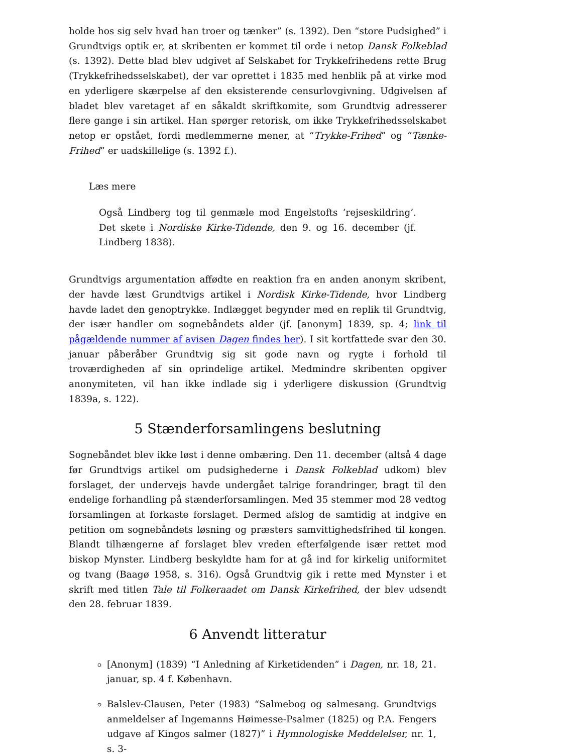holde hos sig selv hvad han troer og tænker” (s. 1392). Den “store Pudsighed” i Grundtvigs optik er, at skribenten er kommet til orde i netop Dansk Folkeblad (s. 1392). Dette blad blev udgivet af Selskabet for Trykkefrihedens rette Brug (Trykkefrihedsselskabet), der var oprettet i 1835 med henblik på at virke mod en yderligere skærpelse af den eksisterende censurlovgivning. Udgivelsen af bladet blev varetaget af en såkaldt skriftkomite, som Grundtvig adresserer flere gange i sin artikel. Han spørger retorisk, om ikke Trykkefrihedsselskabet netop er opstået, fordi medlemmerne mener, at “Trykke-Frihed” og “Tænke-Frihed” er uadskillelige (s. 1392 f.).
Læs mere
Også Lindberg tog til genmæle mod Engelstofts ‘rejseskildring’. Det skete i Nordiske Kirke-Tidende, den 9. og 16. december (jf. Lindberg 1838).
Grundtvigs argumentation affødte en reaktion fra en anden anonym skribent, der havde læst Grundtvigs artikel i Nordisk Kirke-Tidende, hvor Lindberg havde ladet den genoptrykke. Indlægget begynder med en replik til Grundtvig, der især handler om sognebåndets alder (jf. [anonym] 1839, sp. 4; link til pågældende nummer af avisen Dagen findes her). I sit kortfattede svar den 30. januar påberåber Grundtvig sig sit gode navn og rygte i forhold til troværdigheden af sin oprindelige artikel. Medmindre skribenten opgiver anonymiteten, vil han ikke indlade sig i yderligere diskussion (Grundtvig 1839a, s. 122).
5 Stænderforsamlingens beslutning
Sognebåndet blev ikke løst i denne ombæring. Den 11. december (altså 4 dage før Grundtvigs artikel om pudsighederne i Dansk Folkeblad udkom) blev forslaget, der undervejs havde undergået talrige forandringer, bragt til den endelige forhandling på stænderforsamlingen. Med 35 stemmer mod 28 vedtog forsamlingen at forkaste forslaget. Dermed afslog de samtidig at indgive en petition om sognebåndets løsning og præsters samvittighedsfrihed til kongen. Blandt tilhængerne af forslaget blev vreden efterfølgende især rettet mod biskop Mynster. Lindberg beskyldte ham for at gå ind for kirkelig uniformitet og tvang (Baagø 1958, s. 316). Også Grundtvig gik i rette med Mynster i et skrift med titlen Tale til Folkeraadet om Dansk Kirkefrihed, der blev udsendt den 28. februar 1839.
6 Anvendt litteratur
[Anonym] (1839) “I Anledning af Kirketidenden” i Dagen, nr. 18, 21. januar, sp. 4 f. København.
Balslev-Clausen, Peter (1983) “Salmebog og salmesang. Grundtvigs anmeldelser af Ingemanns Høimesse-Psalmer (1825) og P.A. Fengers udgave af Kingos salmer (1827)” i Hymnologiske Meddelelser, nr. 1, s. 3-